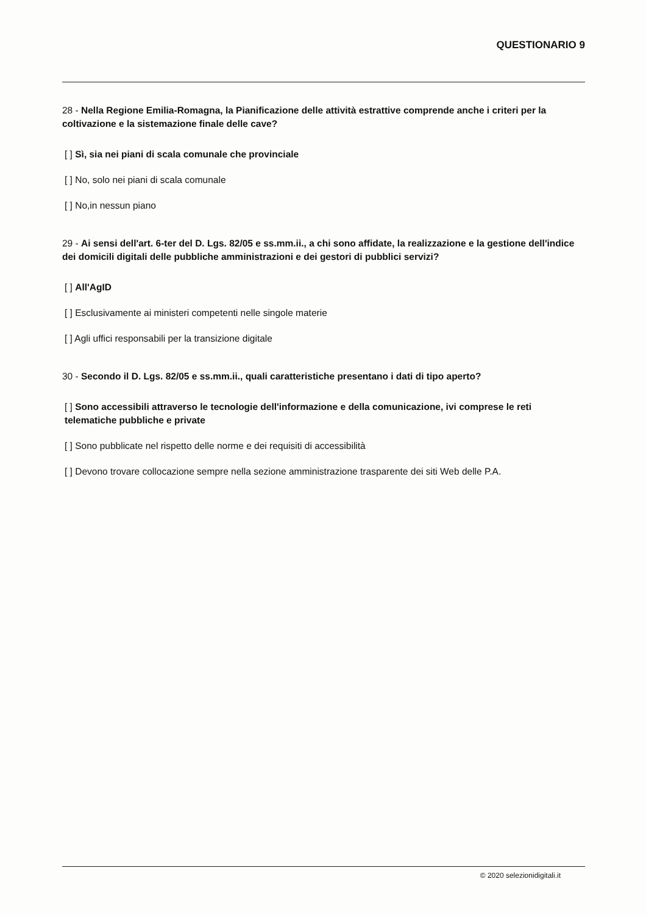QUESTIONARIO 9
28 - Nella Regione Emilia-Romagna, la Pianificazione delle attività estrattive comprende anche i criteri per la coltivazione e la sistemazione finale delle cave?
[ ] Sì, sia nei piani di scala comunale che provinciale
[ ] No, solo nei piani di scala comunale
[ ] No,in nessun piano
29 - Ai sensi dell'art. 6-ter del D. Lgs. 82/05 e ss.mm.ii., a chi sono affidate, la realizzazione e la gestione dell'indice dei domicili digitali delle pubbliche amministrazioni e dei gestori di pubblici servizi?
[ ] All'AgID
[ ] Esclusivamente ai ministeri competenti nelle singole materie
[ ] Agli uffici responsabili per la transizione digitale
30 - Secondo il D. Lgs. 82/05 e ss.mm.ii., quali caratteristiche presentano i dati di tipo aperto?
[ ] Sono accessibili attraverso le tecnologie dell'informazione e della comunicazione, ivi comprese le reti telematiche pubbliche e private
[ ] Sono pubblicate nel rispetto delle norme e dei requisiti di accessibilità
[ ] Devono trovare collocazione sempre nella sezione amministrazione trasparente dei siti Web delle P.A.
© 2020 selezionidigitali.it